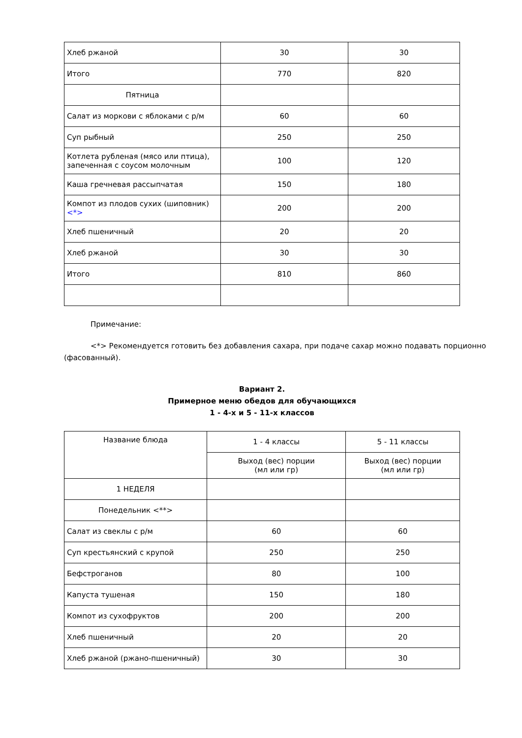| Хлеб ржаной | 30 | 30 |
| Итого | 770 | 820 |
| Пятница | | |
| Салат из моркови с яблоками с р/м | 60 | 60 |
| Суп рыбный | 250 | 250 |
| Котлета рубленая (мясо или птица), запеченная с соусом молочным | 100 | 120 |
| Каша гречневая рассыпчатая | 150 | 180 |
| Компот из плодов сухих (шиповник) <*> | 200 | 200 |
| Хлеб пшеничный | 20 | 20 |
| Хлеб ржаной | 30 | 30 |
| Итого | 810 | 860 |
Примечание:
<*> Рекомендуется готовить без добавления сахара, при подаче сахар можно подавать порционно (фасованный).
Вариант 2.
Примерное меню обедов для обучающихся
1 - 4-х и 5 - 11-х классов
| Название блюда | 1 - 4 классы | 5 - 11 классы |
| | Выход (вес) порции (мл или гр) | Выход (вес) порции (мл или гр) |
| 1 НЕДЕЛЯ | | |
| Понедельник <**> | | |
| Салат из свеклы с р/м | 60 | 60 |
| Суп крестьянский с крупой | 250 | 250 |
| Бефстроганов | 80 | 100 |
| Капуста тушеная | 150 | 180 |
| Компот из сухофруктов | 200 | 200 |
| Хлеб пшеничный | 20 | 20 |
| Хлеб ржаной (ржано-пшеничный) | 30 | 30 |